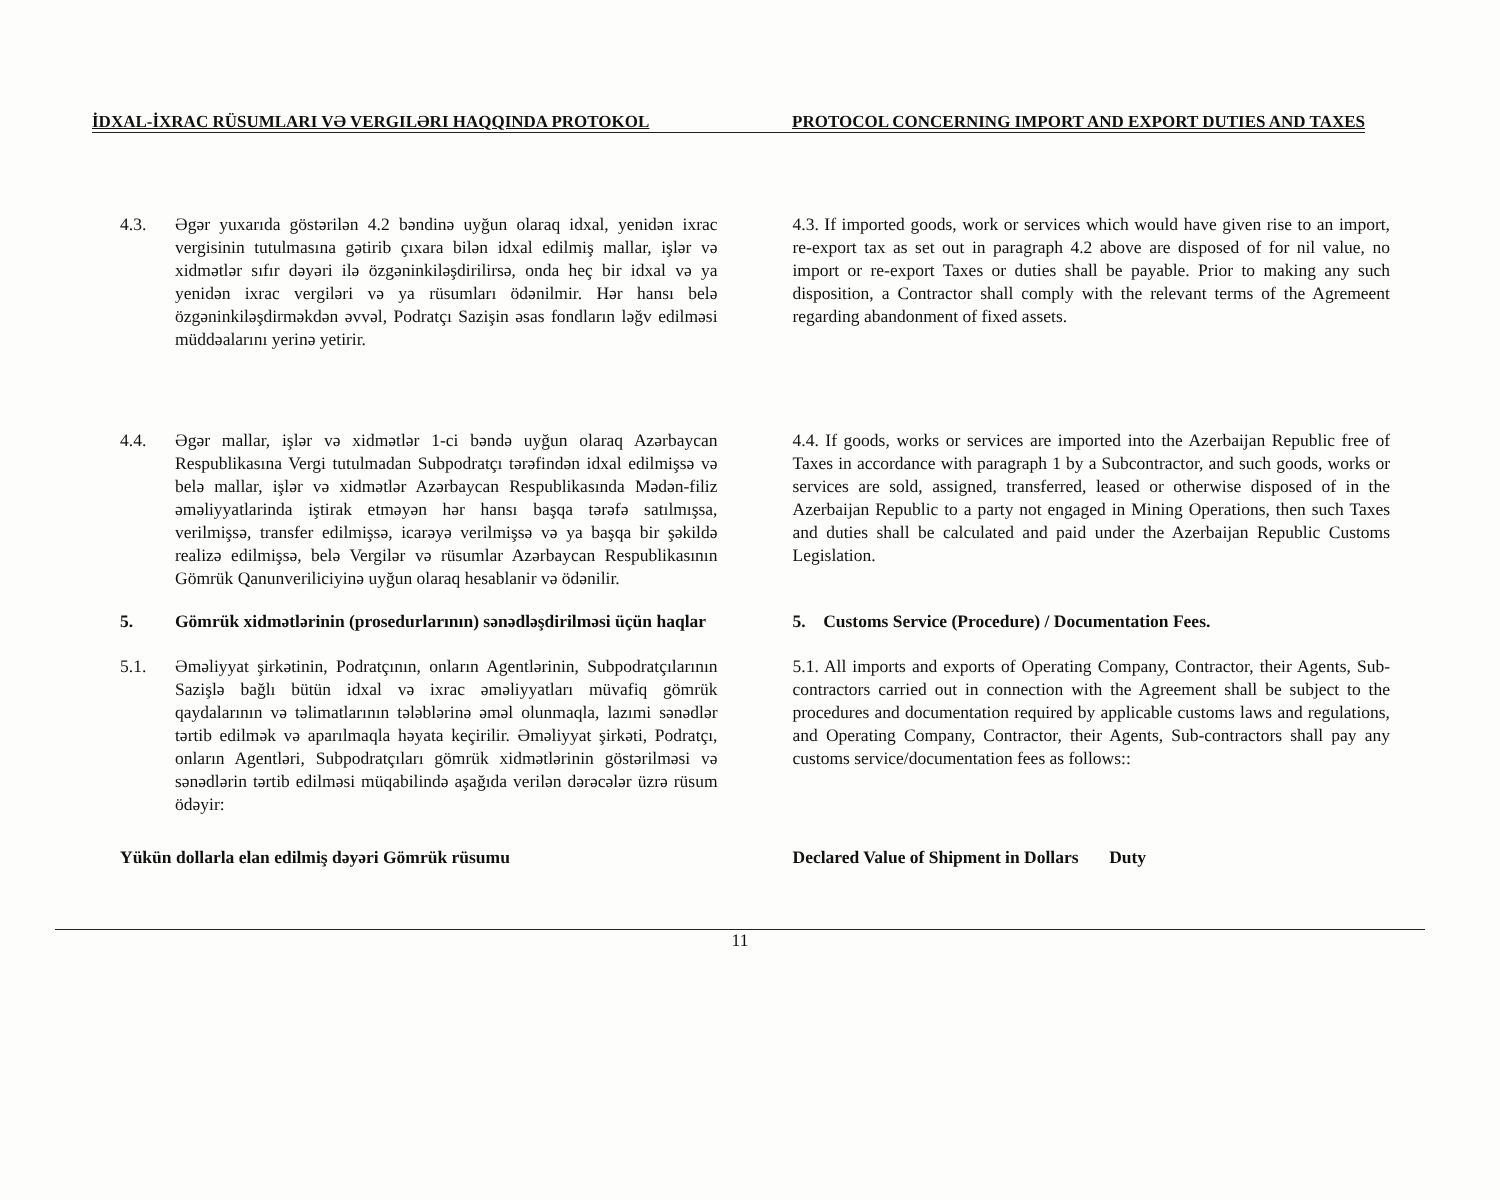İDXAL-İXRAC RÜSUMLARI VƏ VERGILƏRI HAQQINDA PROTOKOL PROTOCOL CONCERNING IMPORT AND EXPORT DUTIES AND TAXES
4.3. Əgər yuxarıda göstərilən 4.2 bəndinə uyğun olaraq idxal, yenidən ixrac vergisinin tutulmasına gətirib çıxara bilən idxal edilmiş mallar, işlər və xidmətlər sıfır dəyəri ilə özgəninkiləşdirilirsə, onda heç bir idxal və ya yenidən ixrac vergiləri və ya rüsumları ödənilmir. Hər hansı belə özgəninkiləşdirməkdən əvvəl, Podratçı Sazişin əsas fondların ləğv edilməsi müddəalarını yerinə yetirir.
4.3. If imported goods, work or services which would have given rise to an import, re-export tax as set out in paragraph 4.2 above are disposed of for nil value, no import or re-export Taxes or duties shall be payable. Prior to making any such disposition, a Contractor shall comply with the relevant terms of the Agremeent regarding abandonment of fixed assets.
4.4. Əgər mallar, işlər və xidmətlər 1-ci bəndə uyğun olaraq Azərbaycan Respublikasına Vergi tutulmadan Subpodratçı tərəfindən idxal edilmişsə və belə mallar, işlər və xidmətlər Azərbaycan Respublikasında Mədən-filiz əməliyyatlarinda iştirak etməyən hər hansı başqa tərəfə satılmışsa, verilmişsə, transfer edilmişsə, icarəyə verilmişsə və ya başqa bir şəkildə realizə edilmişsə, belə Vergilər və rüsumlar Azərbaycan Respublikasının Gömrük Qanunveriliciyinə uyğun olaraq hesablanir və ödənilir.
4.4. If goods, works or services are imported into the Azerbaijan Republic free of Taxes in accordance with paragraph 1 by a Subcontractor, and such goods, works or services are sold, assigned, transferred, leased or otherwise disposed of in the Azerbaijan Republic to a party not engaged in Mining Operations, then such Taxes and duties shall be calculated and paid under the Azerbaijan Republic Customs Legislation.
5. Gömrük xidmətlərinin (prosedurlarının) sənədləşdirilməsi üçün haqlar
5. Customs Service (Procedure) / Documentation Fees.
5.1. Əməliyyat şirkətinin, Podratçının, onların Agentlərinin, Subpodratçılarının Sazişlə bağlı bütün idxal və ixrac əməliyyatları müvafiq gömrük qaydalarının və təlimatlarının tələblərinə əməl olunmaqla, lazımi sənədlər tərtib edilmək və aparılmaqla həyata keçirilir. Əməliyyat şirkəti, Podratçı, onların Agentləri, Subpodratçıları gömrük xidmətlərinin göstərilməsi və sənədlərin tərtib edilməsi müqabilində aşağıda verilən dərəcələr üzrə rüsum ödəyir:
5.1. All imports and exports of Operating Company, Contractor, their Agents, Sub-contractors carried out in connection with the Agreement shall be subject to the procedures and documentation required by applicable customs laws and regulations, and Operating Company, Contractor, their Agents, Sub-contractors shall pay any customs service/documentation fees as follows::
Yükün dollarla elan edilmiş dəyəri Gömrük rüsumu
Declared Value of Shipment in Dollars Duty
11